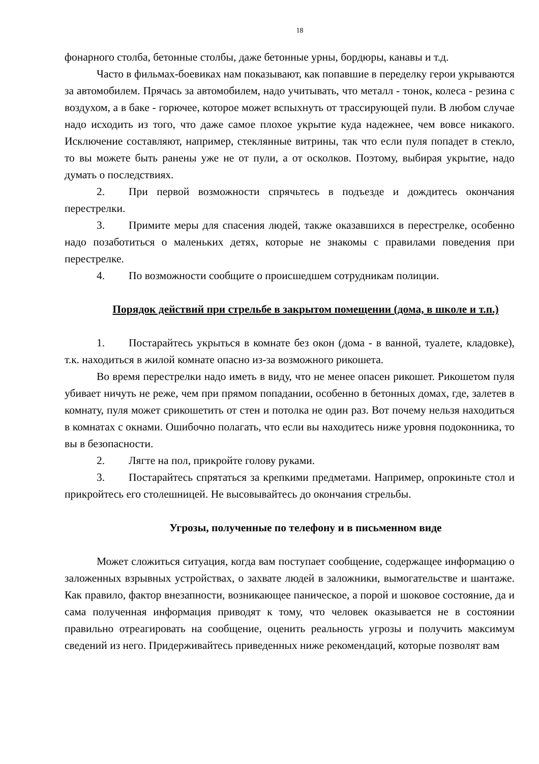18
фонарного столба, бетонные столбы, даже бетонные урны, бордюры, канавы и т.д.
Часто в фильмах-боевиках нам показывают, как попавшие в переделку герои укрываются за автомобилем. Прячась за автомобилем, надо учитывать, что металл - тонок, колеса - резина с воздухом, а в баке - горючее, которое может вспыхнуть от трассирующей пули. В любом случае надо исходить из того, что даже самое плохое укрытие куда надежнее, чем вовсе никакого. Исключение составляют, например, стеклянные витрины, так что если пуля попадет в стекло, то вы можете быть ранены уже не от пули, а от осколков. Поэтому, выбирая укрытие, надо думать о последствиях.
2. При первой возможности спрячьтесь в подъезде и дождитесь окончания перестрелки.
3. Примите меры для спасения людей, также оказавшихся в перестрелке, особенно надо позаботиться о маленьких детях, которые не знакомы с правилами поведения при перестрелке.
4. По возможности сообщите о происшедшем сотрудникам полиции.
Порядок действий при стрельбе в закрытом помещении (дома, в школе и т.п.)
1. Постарайтесь укрыться в комнате без окон (дома - в ванной, туалете, кладовке), т.к. находиться в жилой комнате опасно из-за возможного рикошета.
Во время перестрелки надо иметь в виду, что не менее опасен рикошет. Рикошетом пуля убивает ничуть не реже, чем при прямом попадании, особенно в бетонных домах, где, залетев в комнату, пуля может срикошетить от стен и потолка не один раз. Вот почему нельзя находиться в комнатах с окнами. Ошибочно полагать, что если вы находитесь ниже уровня подоконника, то вы в безопасности.
2. Лягте на пол, прикройте голову руками.
3. Постарайтесь спрятаться за крепкими предметами. Например, опрокиньте стол и прикройтесь его столешницей. Не высовывайтесь до окончания стрельбы.
Угрозы, полученные по телефону и в письменном виде
Может сложиться ситуация, когда вам поступает сообщение, содержащее информацию о заложенных взрывных устройствах, о захвате людей в заложники, вымогательстве и шантаже. Как правило, фактор внезапности, возникающее паническое, а порой и шоковое состояние, да и сама полученная информация приводят к тому, что человек оказывается не в состоянии правильно отреагировать на сообщение, оценить реальность угрозы и получить максимум сведений из него. Придерживайтесь приведенных ниже рекомендаций, которые позволят вам